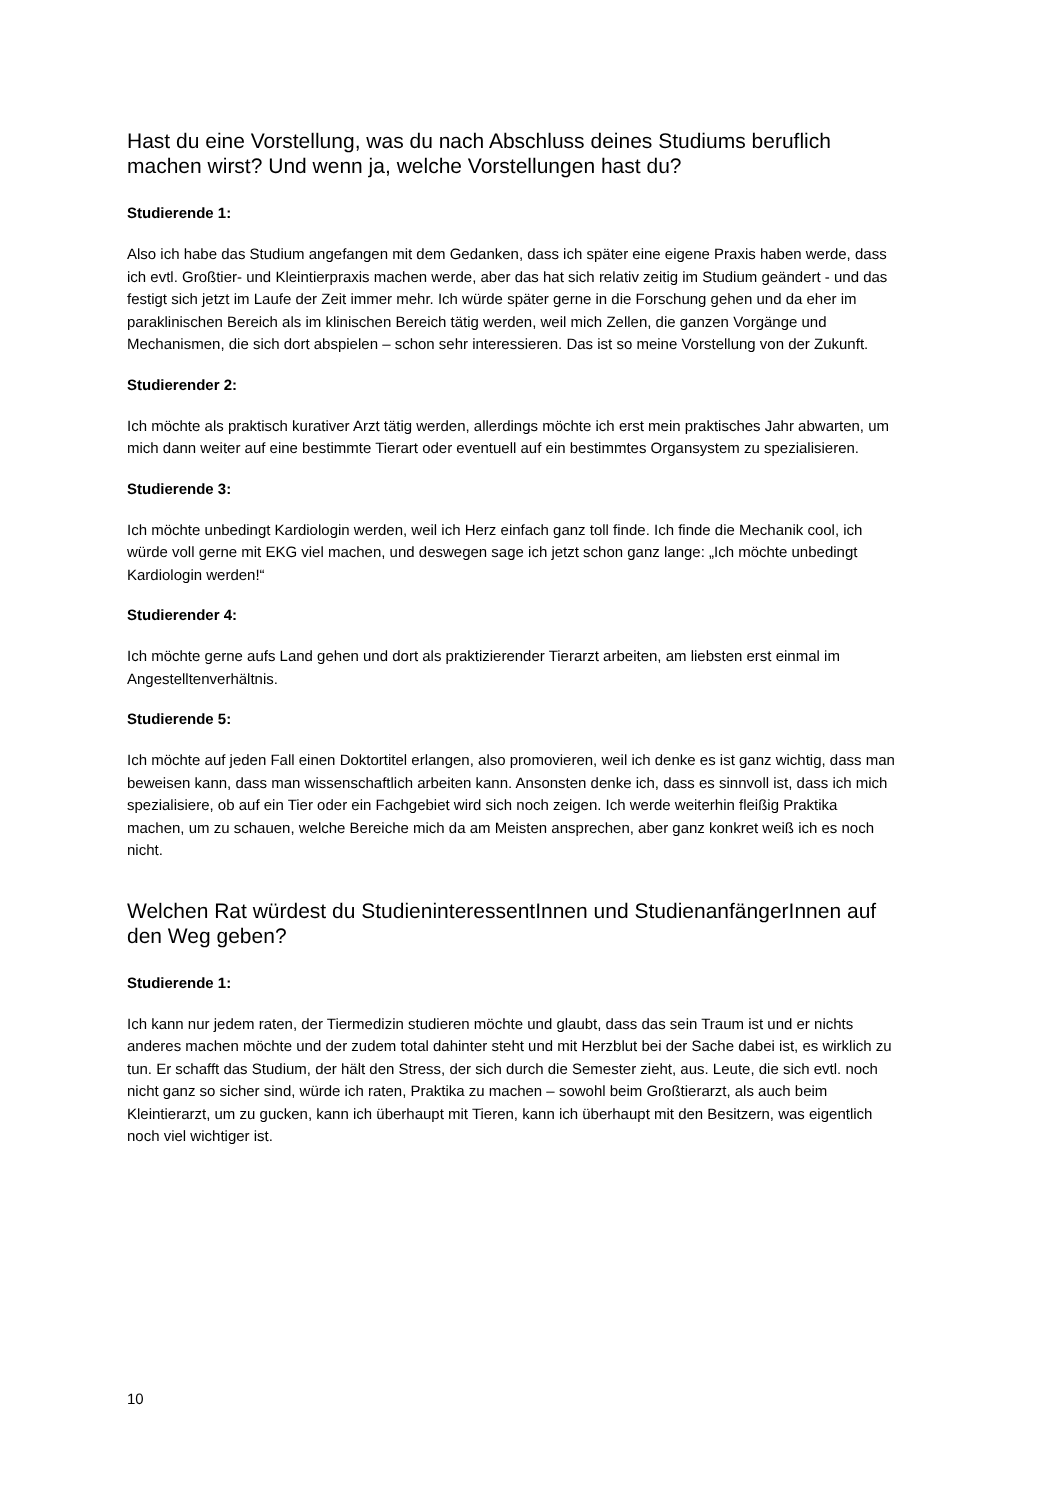Hast du eine Vorstellung, was du nach Abschluss deines Studiums beruflich machen wirst? Und wenn ja, welche Vorstellungen hast du?
Studierende 1:
Also ich habe das Studium angefangen mit dem Gedanken, dass ich später eine eigene Praxis haben werde, dass ich evtl. Großtier- und Kleintierpraxis machen werde, aber das hat sich relativ zeitig im Studium geändert - und das festigt sich jetzt im Laufe der Zeit immer mehr. Ich würde später gerne in die Forschung gehen und da eher im paraklinischen Bereich als im klinischen Bereich tätig werden, weil mich Zellen, die ganzen Vorgänge und Mechanismen, die sich dort abspielen – schon sehr interessieren. Das ist so meine Vorstellung von der Zukunft.
Studierender 2:
Ich möchte als praktisch kurativer Arzt tätig werden, allerdings möchte ich erst mein praktisches Jahr abwarten, um mich dann weiter auf eine bestimmte Tierart oder eventuell auf ein bestimmtes Organsystem zu spezialisieren.
Studierende 3:
Ich möchte unbedingt Kardiologin werden, weil ich Herz einfach ganz toll finde. Ich finde die Mechanik cool, ich würde voll gerne mit EKG viel machen, und deswegen sage ich jetzt schon ganz lange: „Ich möchte unbedingt Kardiologin werden!“
Studierender 4:
Ich möchte gerne aufs Land gehen und dort als praktizierender Tierarzt arbeiten, am liebsten erst einmal im Angestelltenverhältnis.
Studierende 5:
Ich möchte auf jeden Fall einen Doktortitel erlangen, also promovieren, weil ich denke es ist ganz wichtig, dass man beweisen kann, dass man wissenschaftlich arbeiten kann. Ansonsten denke ich, dass es sinnvoll ist, dass ich mich spezialisiere, ob auf ein Tier oder ein Fachgebiet wird sich noch zeigen. Ich werde weiterhin fleißig Praktika machen, um zu schauen, welche Bereiche mich da am Meisten ansprechen, aber ganz konkret weiß ich es noch nicht.
Welchen Rat würdest du StudieninteressentInnen und StudienanfängerInnen auf den Weg geben?
Studierende 1:
Ich kann nur jedem raten, der Tiermedizin studieren möchte und glaubt, dass das sein Traum ist und er nichts anderes machen möchte und der zudem total dahinter steht und mit Herzblut bei der Sache dabei ist, es wirklich zu tun. Er schafft das Studium, der hält den Stress, der sich durch die Semester zieht, aus. Leute, die sich evtl. noch nicht ganz so sicher sind, würde ich raten, Praktika zu machen – sowohl beim Großtierarzt, als auch beim Kleintierarzt, um zu gucken, kann ich überhaupt mit Tieren, kann ich überhaupt mit den Besitzern, was eigentlich noch viel wichtiger ist.
10